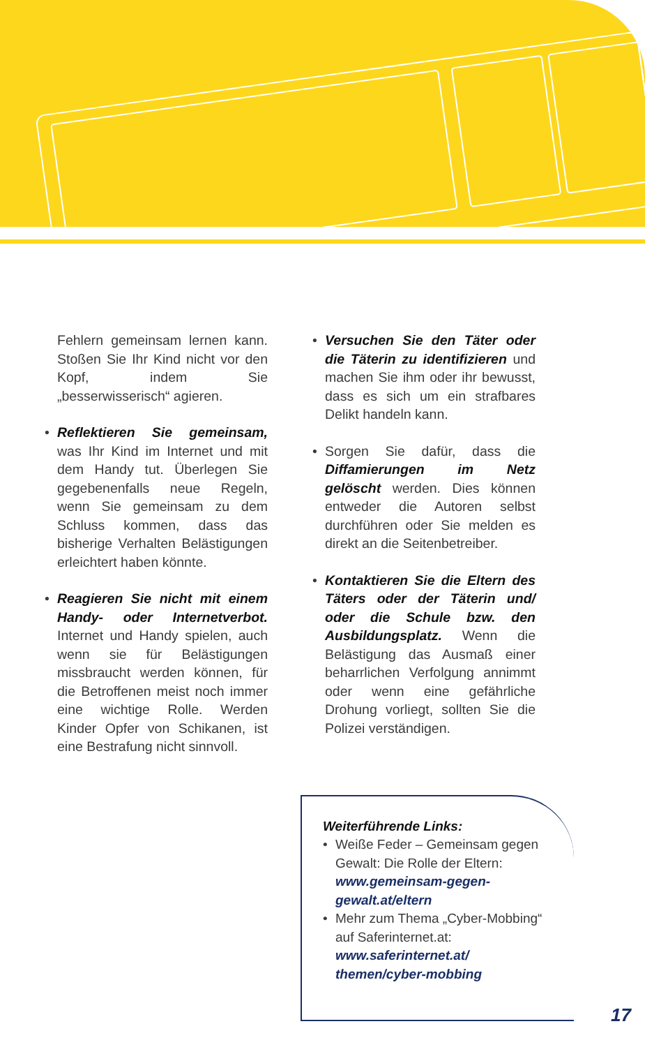Fehlern gemeinsam lernen kann. Stoßen Sie Ihr Kind nicht vor den Kopf, indem Sie „besserwisserisch“ agieren.
• Reflektieren Sie gemeinsam, was Ihr Kind im Internet und mit dem Handy tut. Überlegen Sie gegebenenfalls neue Regeln, wenn Sie gemeinsam zu dem Schluss kommen, dass das bisherige Verhalten Belästigungen erleichtert haben könnte.
• Reagieren Sie nicht mit einem Handy- oder Internetverbot. Internet und Handy spielen, auch wenn sie für Belästigungen missbraucht werden können, für die Betroffenen meist noch immer eine wichtige Rolle. Werden Kinder Opfer von Schikanen, ist eine Bestrafung nicht sinnvoll.
• Versuchen Sie den Täter oder die Täterin zu identifizieren und machen Sie ihm oder ihr bewusst, dass es sich um ein strafbares Delikt handeln kann.
• Sorgen Sie dafür, dass die Diffamierungen im Netz gelöscht werden. Dies können entweder die Autoren selbst durchführen oder Sie melden es direkt an die Seitenbetreiber.
• Kontaktieren Sie die Eltern des Täters oder der Täterin und/ oder die Schule bzw. den Ausbildungsplatz. Wenn die Belästigung das Ausmaß einer beharrlichen Verfolgung annimmt oder wenn eine gefährliche Drohung vorliegt, sollten Sie die Polizei verständigen.
Weiterführende Links:
• Weiße Feder – Gemeinsam gegen Gewalt: Die Rolle der Eltern: www.gemeinsam-gegen-gewalt.at/eltern
• Mehr zum Thema „Cyber-Mobbing“ auf Saferinternet.at: www.saferinternet.at/ themen/cyber-mobbing
17